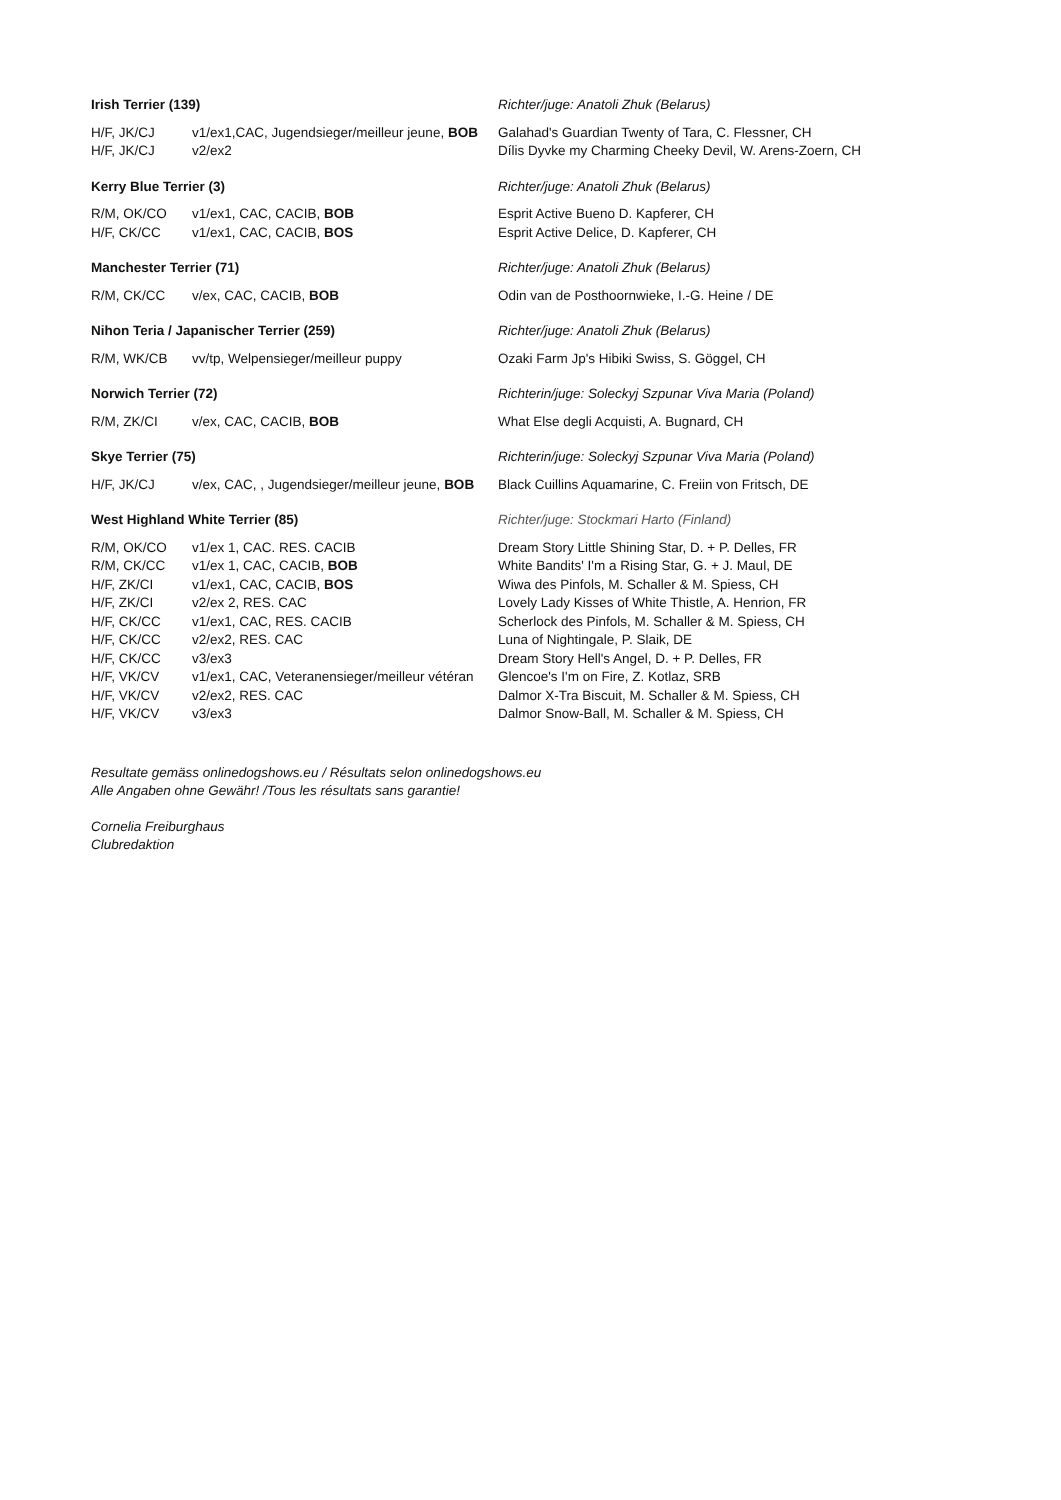| Irish Terrier (139) | | Richter/juge: Anatoli Zhuk (Belarus) |
| --- | --- | --- |
| H/F, JK/CJ | v1/ex1,CAC, Jugendsieger/meilleur jeune, BOB | Galahad's Guardian Twenty of Tara, C. Flessner, CH |
| H/F, JK/CJ | v2/ex2 | Dílis Dyvke my Charming Cheeky Devil, W. Arens-Zoern, CH |
| Kerry Blue Terrier (3) | | Richter/juge: Anatoli Zhuk (Belarus) |
| R/M, OK/CO | v1/ex1, CAC, CACIB, BOB | Esprit Active Bueno D. Kapferer, CH |
| H/F, CK/CC | v1/ex1, CAC, CACIB, BOS | Esprit Active Delice, D. Kapferer, CH |
| Manchester Terrier (71) | | Richter/juge: Anatoli Zhuk (Belarus) |
| R/M, CK/CC | v/ex, CAC, CACIB, BOB | Odin van de Posthoornwieke, I.-G. Heine / DE |
| Nihon Teria / Japanischer Terrier (259) | | Richter/juge: Anatoli Zhuk (Belarus) |
| R/M, WK/CB | vv/tp, Welpensieger/meilleur puppy | Ozaki Farm Jp's Hibiki Swiss, S. Göggel, CH |
| Norwich Terrier (72) | | Richterin/juge: Soleckyj Szpunar Viva Maria (Poland) |
| R/M, ZK/CI | v/ex, CAC, CACIB, BOB | What Else degli Acquisti, A. Bugnard, CH |
| Skye Terrier (75) | | Richterin/juge: Soleckyj Szpunar Viva Maria (Poland) |
| H/F, JK/CJ | v/ex, CAC, , Jugendsieger/meilleur jeune, BOB | Black Cuillins Aquamarine, C. Freiin von Fritsch, DE |
| West Highland White Terrier (85) | | Richter/juge: Stockmari Harto (Finland) |
| R/M, OK/CO | v1/ex 1, CAC. RES. CACIB | Dream Story Little Shining Star, D. + P. Delles, FR |
| R/M, CK/CC | v1/ex 1, CAC, CACIB, BOB | White Bandits' I'm a Rising Star, G. + J. Maul, DE |
| H/F, ZK/CI | v1/ex1, CAC, CACIB, BOS | Wiwa des Pinfols, M. Schaller & M. Spiess, CH |
| H/F, ZK/CI | v2/ex 2, RES. CAC | Lovely Lady Kisses of White Thistle, A. Henrion, FR |
| H/F, CK/CC | v1/ex1, CAC, RES. CACIB | Scherlock des Pinfols, M. Schaller & M. Spiess, CH |
| H/F, CK/CC | v2/ex2, RES. CAC | Luna of Nightingale, P. Slaik, DE |
| H/F, CK/CC | v3/ex3 | Dream Story Hell's Angel, D. + P. Delles, FR |
| H/F, VK/CV | v1/ex1, CAC, Veteranensieger/meilleur vétéran | Glencoe's I'm on Fire, Z. Kotlaz, SRB |
| H/F, VK/CV | v2/ex2, RES. CAC | Dalmor X-Tra Biscuit, M. Schaller & M. Spiess, CH |
| H/F, VK/CV | v3/ex3 | Dalmor Snow-Ball, M. Schaller & M. Spiess, CH |
Resultate gemäss onlinedogshows.eu / Résultats selon onlinedogshows.eu
Alle Angaben ohne Gewähr! /Tous les résultats sans garantie!
Cornelia Freiburghaus
Clubredaktion